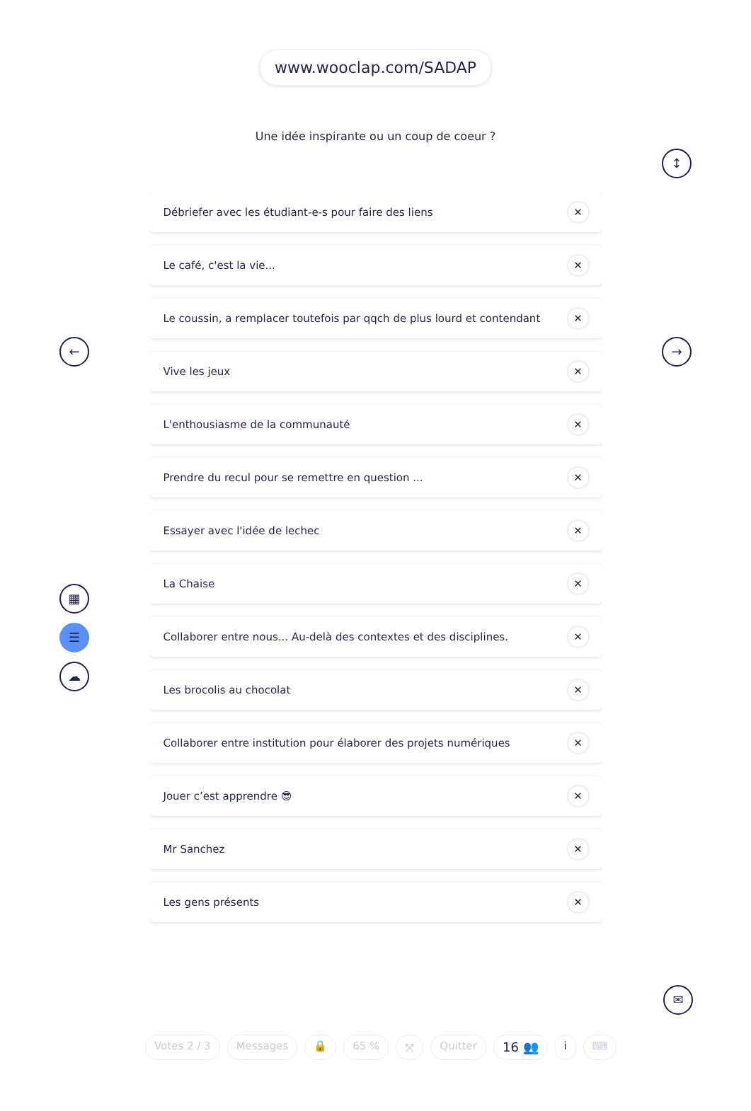www.wooclap.com/SADAP
Une idée inspirante ou un coup de coeur ?
Débriefer avec les étudiant-e-s pour faire des liens ✕
Le café, c'est la vie... ✕
Le coussin, a remplacer toutefois par qqch de plus lourd et contendant ✕
Vive les jeux ✕
L'enthousiasme de la communauté ✕
Prendre du recul pour se remettre en question ... ✕
Essayer avec l'idée de lechec ✕
La Chaise ✕
Collaborer entre nous... Au-delà des contextes et des disciplines. ✕
Les brocolis au chocolat ✕
Collaborer entre institution pour élaborer des projets numériques ✕
Jouer c’est apprendre 😎 ✕
Mr Sanchez ✕
Les gens présents ✕
↕
← →
▦
☰
☁
✉
Votes 2 / 3 Messages 🔒 65 % ⤧ Quitter 16 👥 i ⌨